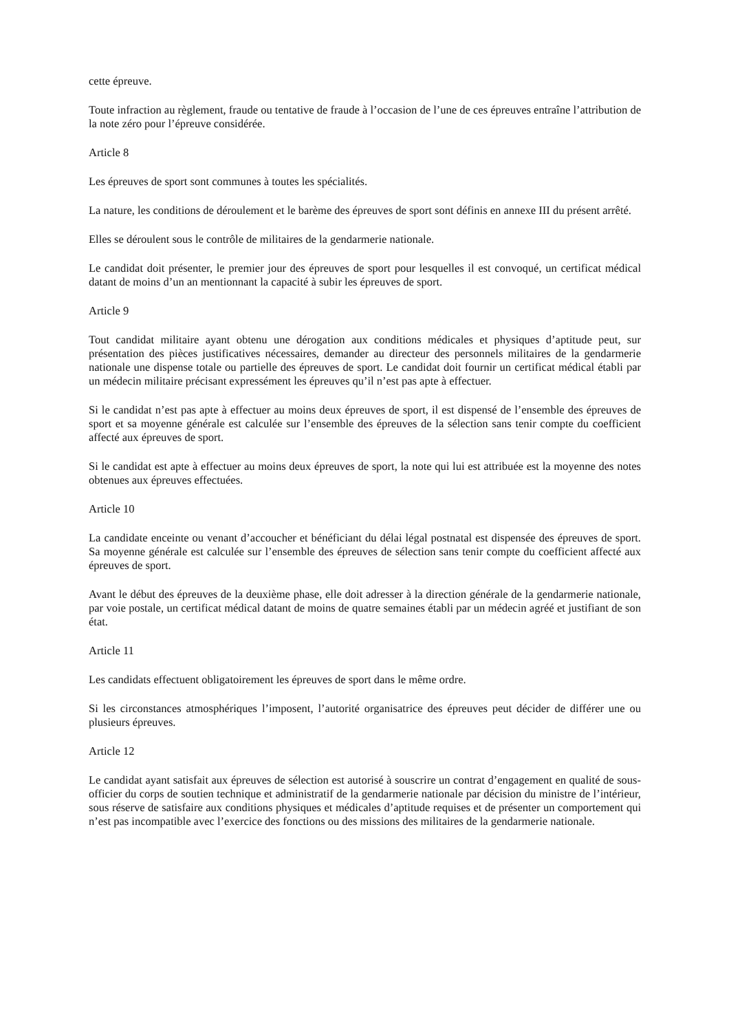cette épreuve.
Toute infraction au règlement, fraude ou tentative de fraude à l’occasion de l’une de ces épreuves entraîne l’attribution de la note zéro pour l’épreuve considérée.
Article 8
Les épreuves de sport sont communes à toutes les spécialités.
La nature, les conditions de déroulement et le barème des épreuves de sport sont définis en annexe III du présent arrêté.
Elles se déroulent sous le contrôle de militaires de la gendarmerie nationale.
Le candidat doit présenter, le premier jour des épreuves de sport pour lesquelles il est convoqué, un certificat médical datant de moins d’un an mentionnant la capacité à subir les épreuves de sport.
Article 9
Tout candidat militaire ayant obtenu une dérogation aux conditions médicales et physiques d’aptitude peut, sur présentation des pièces justificatives nécessaires, demander au directeur des personnels militaires de la gendarmerie nationale une dispense totale ou partielle des épreuves de sport. Le candidat doit fournir un certificat médical établi par un médecin militaire précisant expressément les épreuves qu’il n’est pas apte à effectuer.
Si le candidat n’est pas apte à effectuer au moins deux épreuves de sport, il est dispensé de l’ensemble des épreuves de sport et sa moyenne générale est calculée sur l’ensemble des épreuves de la sélection sans tenir compte du coefficient affecté aux épreuves de sport.
Si le candidat est apte à effectuer au moins deux épreuves de sport, la note qui lui est attribuée est la moyenne des notes obtenues aux épreuves effectuées.
Article 10
La candidate enceinte ou venant d’accoucher et bénéficiant du délai légal postnatal est dispensée des épreuves de sport. Sa moyenne générale est calculée sur l’ensemble des épreuves de sélection sans tenir compte du coefficient affecté aux épreuves de sport.
Avant le début des épreuves de la deuxième phase, elle doit adresser à la direction générale de la gendarmerie nationale, par voie postale, un certificat médical datant de moins de quatre semaines établi par un médecin agréé et justifiant de son état.
Article 11
Les candidats effectuent obligatoirement les épreuves de sport dans le même ordre.
Si les circonstances atmosphériques l’imposent, l’autorité organisatrice des épreuves peut décider de différer une ou plusieurs épreuves.
Article 12
Le candidat ayant satisfait aux épreuves de sélection est autorisé à souscrire un contrat d’engagement en qualité de sous-officier du corps de soutien technique et administratif de la gendarmerie nationale par décision du ministre de l’intérieur, sous réserve de satisfaire aux conditions physiques et médicales d’aptitude requises et de présenter un comportement qui n’est pas incompatible avec l’exercice des fonctions ou des missions des militaires de la gendarmerie nationale.